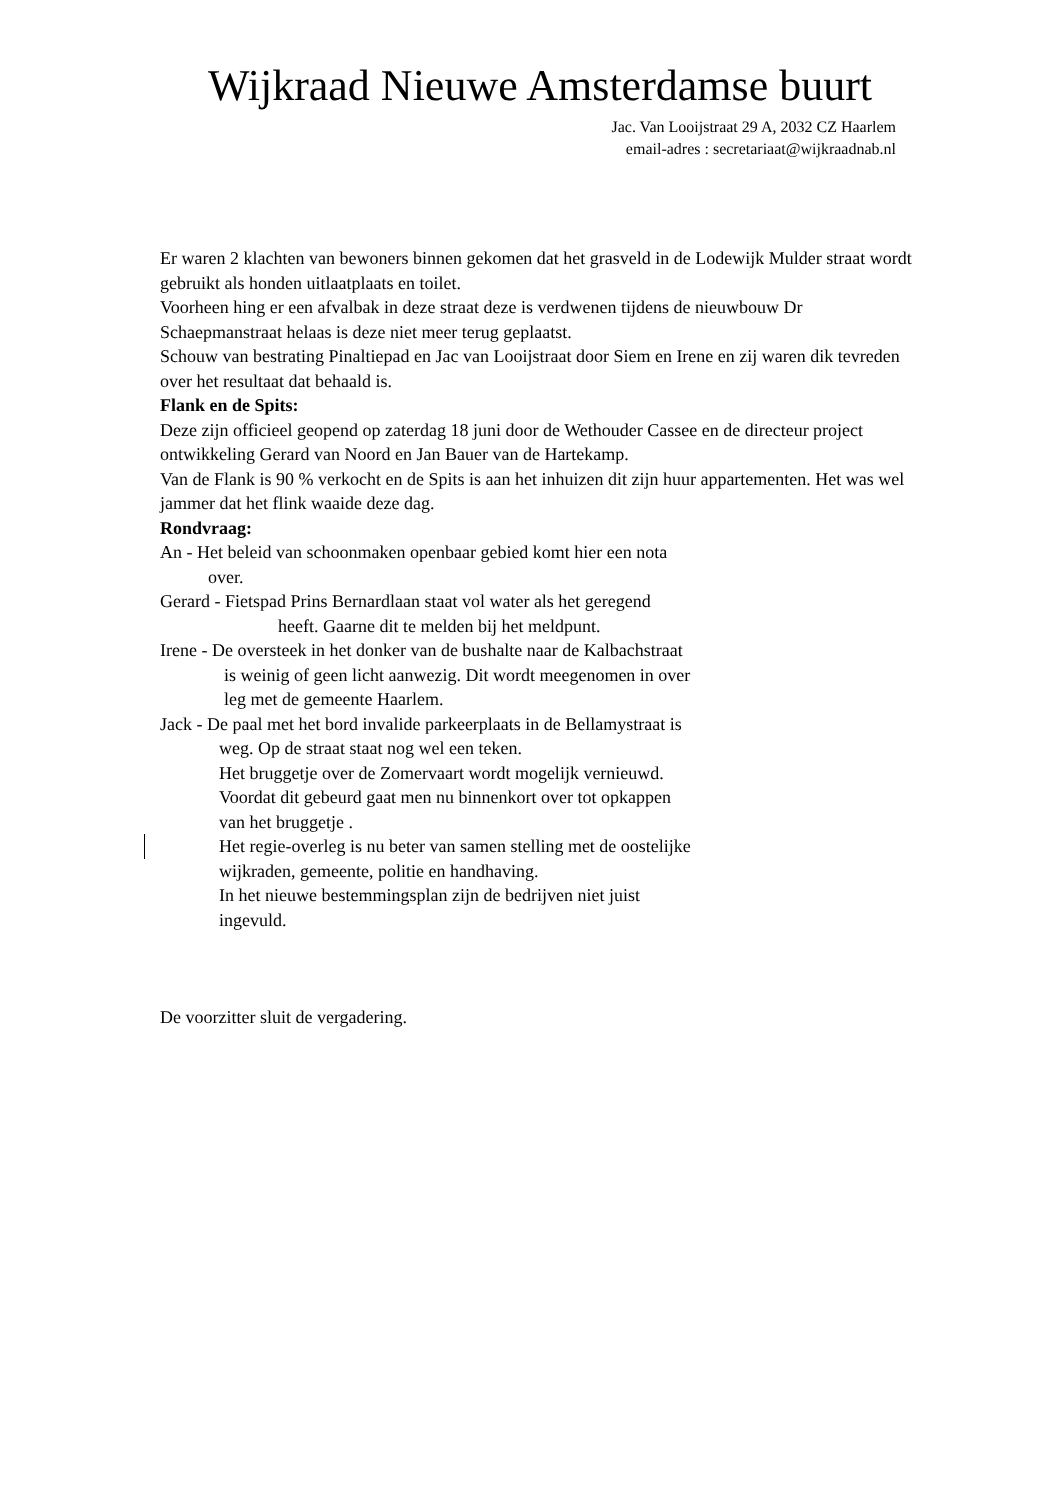Wijkraad Nieuwe Amsterdamse buurt
Jac. Van Looijstraat 29 A, 2032 CZ Haarlem
email-adres : secretariaat@wijkraadnab.nl
Er waren 2 klachten van bewoners binnen gekomen dat het grasveld in de Lodewijk Mulder straat wordt gebruikt als honden uitlaatplaats en toilet.
Voorheen hing er een afvalbak in deze straat deze is verdwenen tijdens de nieuwbouw Dr Schaepmanstraat helaas is deze niet meer terug geplaatst.
Schouw van bestrating Pinaltiepad en Jac van Looijstraat door Siem en Irene en zij waren dik tevreden over het resultaat dat behaald is.
Flank en de Spits:
Deze zijn officieel geopend op zaterdag 18 juni door de Wethouder Cassee en de directeur project ontwikkeling Gerard van Noord en Jan Bauer van de Hartekamp.
Van de Flank is 90 % verkocht en de Spits is aan het inhuizen dit zijn huur appartementen. Het was wel jammer dat het flink waaide deze dag.
Rondvraag:
An - Het beleid van schoonmaken openbaar gebied komt hier een nota
over.
Gerard - Fietspad Prins Bernardlaan staat vol water als het geregend
heeft. Gaarne dit te melden bij het meldpunt.
Irene - De oversteek in het donker van de bushalte naar de Kalbachstraat
is weinig of geen licht aanwezig. Dit wordt meegenomen in over
leg met de gemeente Haarlem.
Jack - De paal met het bord invalide parkeerplaats in de Bellamystraat is
weg. Op de straat staat nog wel een teken.
Het bruggetje over de Zomervaart wordt mogelijk vernieuwd.
Voordat dit gebeurd gaat men nu binnenkort over tot opkappen
van het bruggetje .
Het regie-overleg is nu beter van samen stelling met de oostelijke
wijkraden, gemeente, politie en handhaving.
In het nieuwe bestemmingsplan zijn de bedrijven niet juist
ingevuld.
De voorzitter sluit de vergadering.